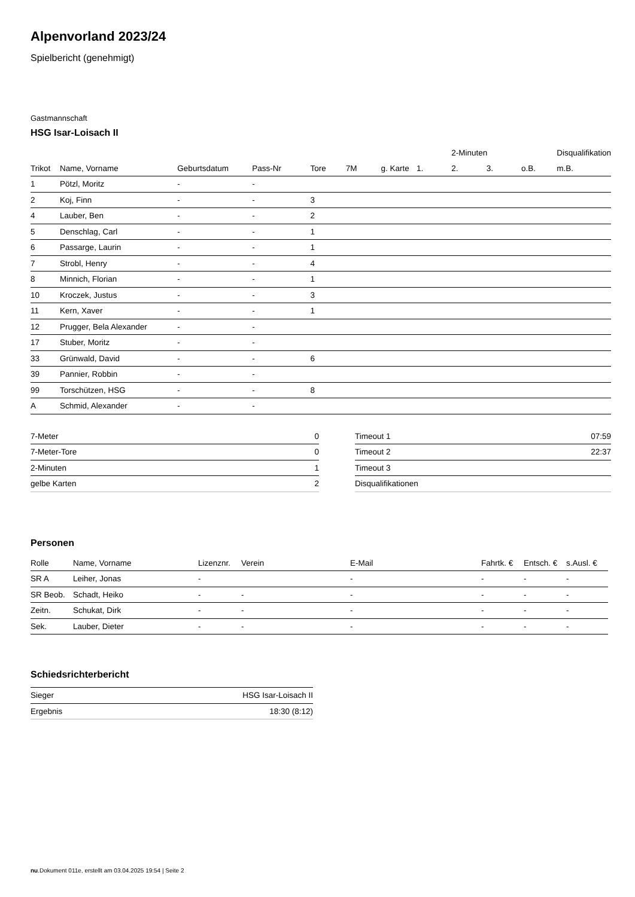Alpenvorland 2023/24
Spielbericht (genehmigt)
Gastmannschaft
HSG Isar-Loisach II
| | | | | | | | | 2-Minuten | | | Disqualifikation |
| --- | --- | --- | --- | --- | --- | --- | --- | --- | --- | --- | --- |
| Trikot | Name, Vorname | Geburtsdatum | Pass-Nr | Tore | 7M | g. Karte | 1. | 2. | 3. | o.B. | m.B. |
| 1 | Pötzl, Moritz | - | - | | | | | | | | |
| 2 | Koj, Finn | - | - | 3 | | | | | | | |
| 4 | Lauber, Ben | - | - | 2 | | | | | | | |
| 5 | Denschlag, Carl | - | - | 1 | | | | | | | |
| 6 | Passarge, Laurin | - | - | 1 | | | | | | | |
| 7 | Strobl, Henry | - | - | 4 | | | | | | | |
| 8 | Minnich, Florian | - | - | 1 | | | | | | | |
| 10 | Kroczek, Justus | - | - | 3 | | | | | | | |
| 11 | Kern, Xaver | - | - | 1 | | | | | | | |
| 12 | Prugger, Bela Alexander | - | - | | | | | | | | |
| 17 | Stuber, Moritz | - | - | | | | | | | | |
| 33 | Grünwald, David | - | - | 6 | | | | | | | |
| 39 | Pannier, Robbin | - | - | | | | | | | | |
| 99 | Torschützen, HSG | - | - | 8 | | | | | | | |
| A | Schmid, Alexander | - | - | | | | | | | | |
| 7-Meter | 0 |
| 7-Meter-Tore | 0 |
| 2-Minuten | 1 |
| gelbe Karten | 2 |
| Timeout 1 | 07:59 |
| Timeout 2 | 22:37 |
| Timeout 3 | |
| Disqualifikationen | |
Personen
| Rolle | Name, Vorname | Lizenznr. | Verein | E-Mail | Fahrtk. € | Entsch. € | s.Ausl. € |
| --- | --- | --- | --- | --- | --- | --- | --- |
| SR A | Leiher, Jonas | - | | - | - | - | - |
| SR Beob. | Schadt, Heiko | - | - | - | - | - | - |
| Zeitn. | Schukat, Dirk | - | - | - | - | - | - |
| Sek. | Lauber, Dieter | - | - | - | - | - | - |
Schiedsrichterbericht
| Sieger | HSG Isar-Loisach II |
| Ergebnis | 18:30 (8:12) |
nu.Dokument 011e, erstellt am 03.04.2025 19:54 | Seite 2